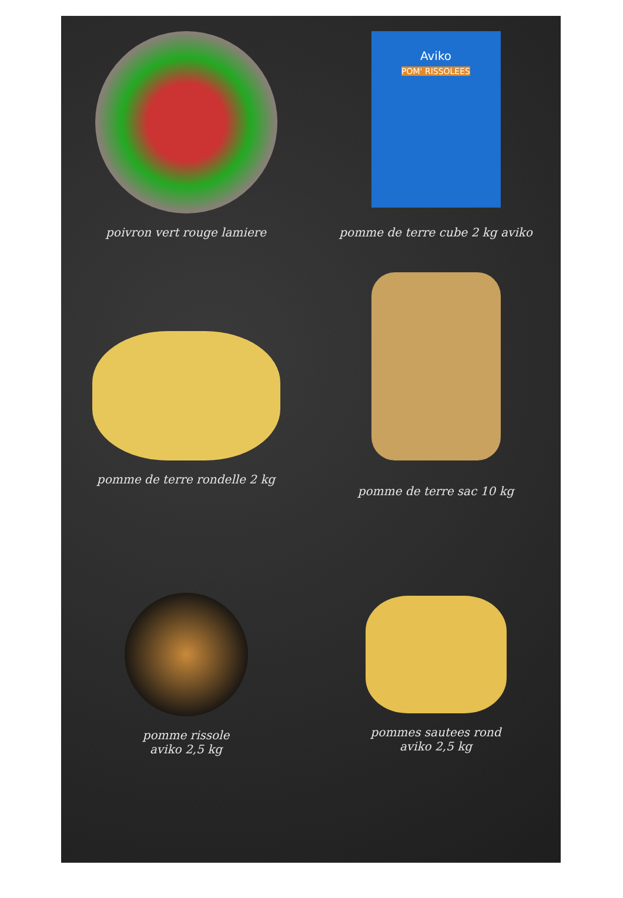poivron vert rouge lamiere
Aviko
POM' RISSOLEES
pomme de terre cube 2 kg aviko
pomme de terre rondelle 2 kg
pomme de terre sac 10 kg
pomme rissole
aviko 2,5 kg
pommes sautees rond
aviko 2,5 kg